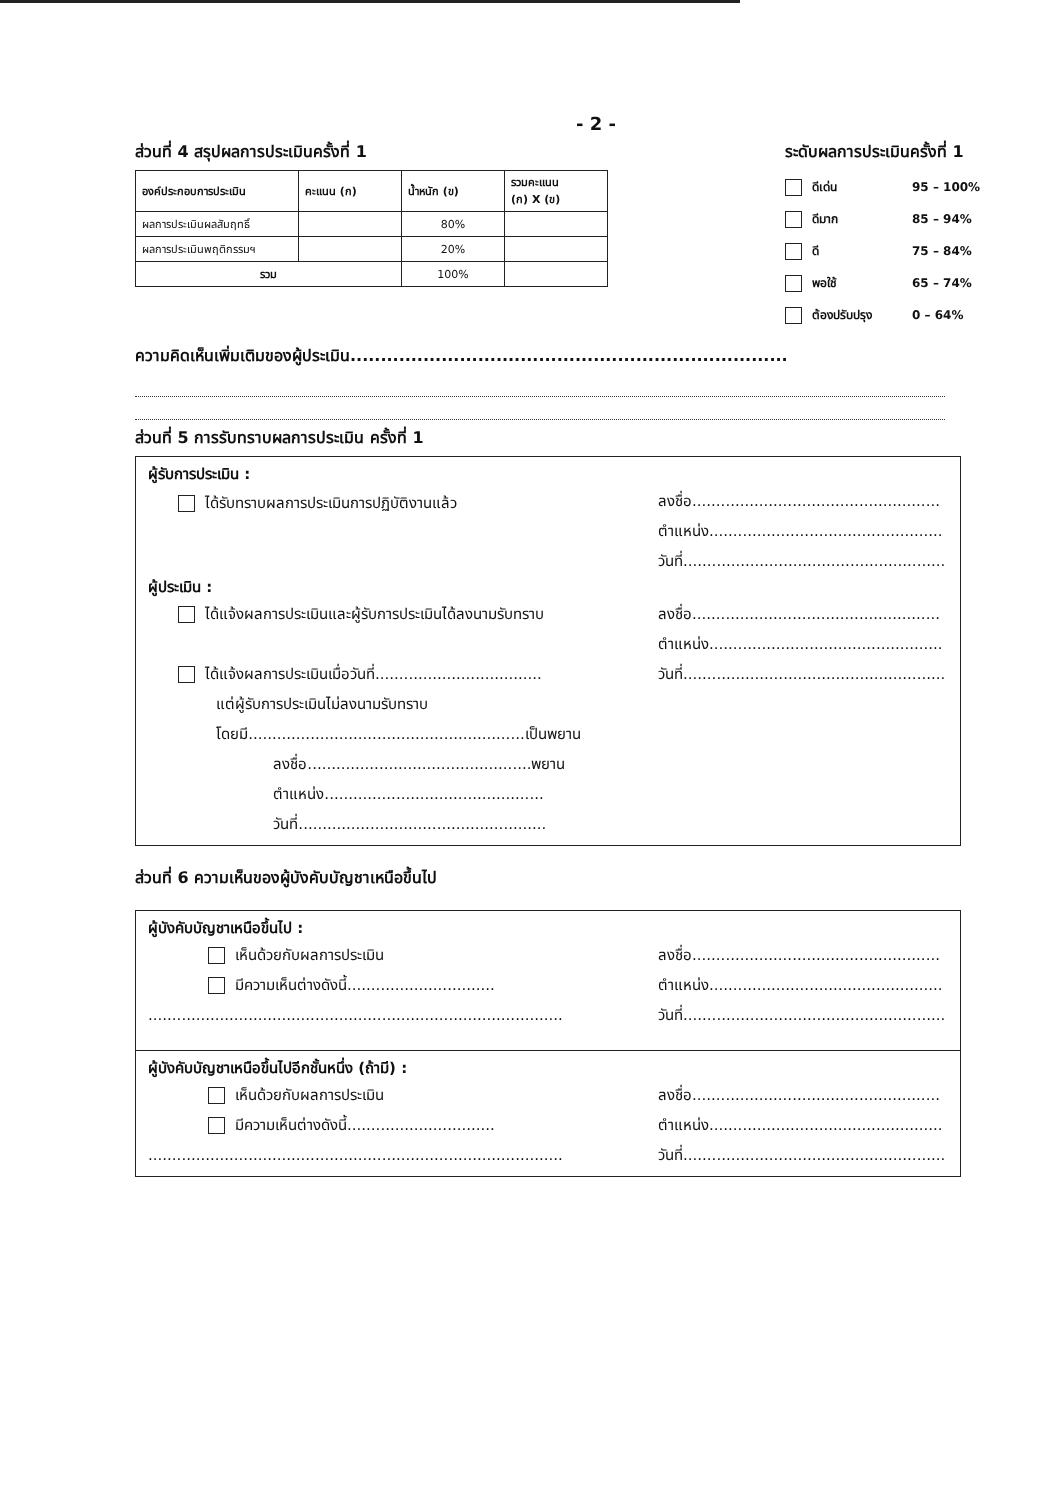- 2 -
ส่วนที่ 4 สรุปผลการประเมินครั้งที่ 1
| องค์ประกอบการประเมิน | คะแนน (ก) | น้ำหนัก (ข) | รวมคะแนน (ก) X (ข) |
| --- | --- | --- | --- |
| ผลการประเมินผลสัมฤทธิ์ | | 80% | |
| ผลการประเมินพฤติกรรมฯ | | 20% | |
| รวม | | 100% | |
ระดับผลการประเมินครั้งที่ 1
ดีเด่น 95 – 100%
ดีมาก 85 – 94%
ดี 75 – 84%
พอใช้ 65 – 74%
ต้องปรับปรุง 0 – 64%
ความคิดเห็นเพิ่มเติมของผู้ประเมิน........................................................................
ส่วนที่ 5 การรับทราบผลการประเมิน ครั้งที่ 1
ผู้รับการประเมิน :
ได้รับทราบผลการประเมินการปฏิบัติงานแล้ว
ลงชื่อ....................................................
ตำแหน่ง.................................................
วันที่.......................................................
ผู้ประเมิน :
ได้แจ้งผลการประเมินและผู้รับการประเมินได้ลงนามรับทราบ
ได้แจ้งผลการประเมินเมื่อวันที่...................................
แต่ผู้รับการประเมินไม่ลงนามรับทราบ
โดยมี..........................................................เป็นพยาน
ลงชื่อ...............................................พยาน
ตำแหน่ง..............................................
วันที่....................................................
ลงชื่อ....................................................
ตำแหน่ง.................................................
วันที่.......................................................
ส่วนที่ 6 ความเห็นของผู้บังคับบัญชาเหนือขึ้นไป
ผู้บังคับบัญชาเหนือขึ้นไป :
เห็นด้วยกับผลการประเมิน
มีความเห็นต่างดังนี้...............................
.......................................................................................
ลงชื่อ....................................................
ตำแหน่ง.................................................
วันที่.......................................................
ผู้บังคับบัญชาเหนือขึ้นไปอีกชั้นหนึ่ง (ถ้ามี) :
เห็นด้วยกับผลการประเมิน
มีความเห็นต่างดังนี้...............................
.......................................................................................
ลงชื่อ....................................................
ตำแหน่ง.................................................
วันที่.......................................................